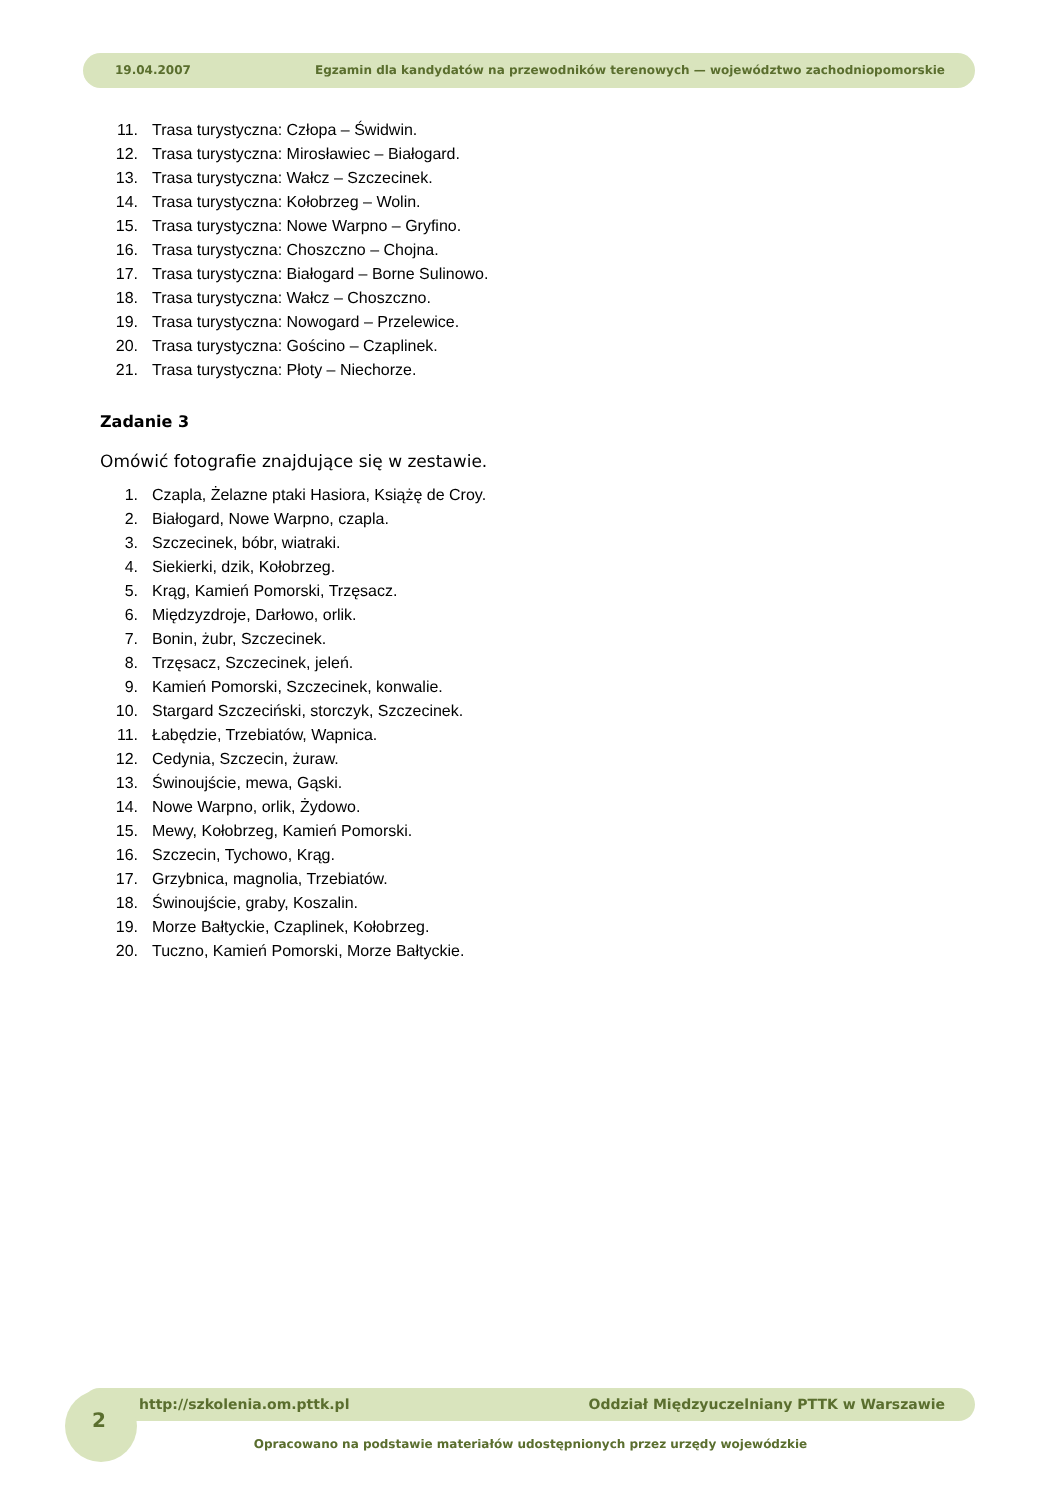19.04.2007 Egzamin dla kandydatów na przewodników terenowych — województwo zachodniopomorskie
11. Trasa turystyczna: Człopa – Świdwin.
12. Trasa turystyczna: Mirosławiec – Białogard.
13. Trasa turystyczna: Wałcz – Szczecinek.
14. Trasa turystyczna: Kołobrzeg – Wolin.
15. Trasa turystyczna: Nowe Warpno – Gryfino.
16. Trasa turystyczna: Choszczno – Chojna.
17. Trasa turystyczna: Białogard – Borne Sulinowo.
18. Trasa turystyczna: Wałcz – Choszczno.
19. Trasa turystyczna: Nowogard – Przelewice.
20. Trasa turystyczna: Gościno – Czaplinek.
21. Trasa turystyczna: Płoty – Niechorze.
Zadanie 3
Omówić fotografie znajdujące się w zestawie.
1. Czapla, Żelazne ptaki Hasiora, Książę de Croy.
2. Białogard, Nowe Warpno, czapla.
3. Szczecinek, bóbr, wiatraki.
4. Siekierki, dzik, Kołobrzeg.
5. Krąg, Kamień Pomorski, Trzęsacz.
6. Międzyzdroje, Darłowo, orlik.
7. Bonin, żubr, Szczecinek.
8. Trzęsacz, Szczecinek, jeleń.
9. Kamień Pomorski, Szczecinek, konwalie.
10. Stargard Szczeciński, storczyk, Szczecinek.
11. Łabędzie, Trzebiatów, Wapnica.
12. Cedynia, Szczecin, żuraw.
13. Świnoujście, mewa, Gąski.
14. Nowe Warpno, orlik, Żydowo.
15. Mewy, Kołobrzeg, Kamień Pomorski.
16. Szczecin, Tychowo, Krąg.
17. Grzybnica, magnolia, Trzebiatów.
18. Świnoujście, graby, Koszalin.
19. Morze Bałtyckie, Czaplinek, Kołobrzeg.
20. Tuczno, Kamień Pomorski, Morze Bałtyckie.
2
http://szkolenia.om.pttk.pl Oddział Międzyuczelniany PTTK w Warszawie
Opracowano na podstawie materiałów udostępnionych przez urzędy wojewódzkie